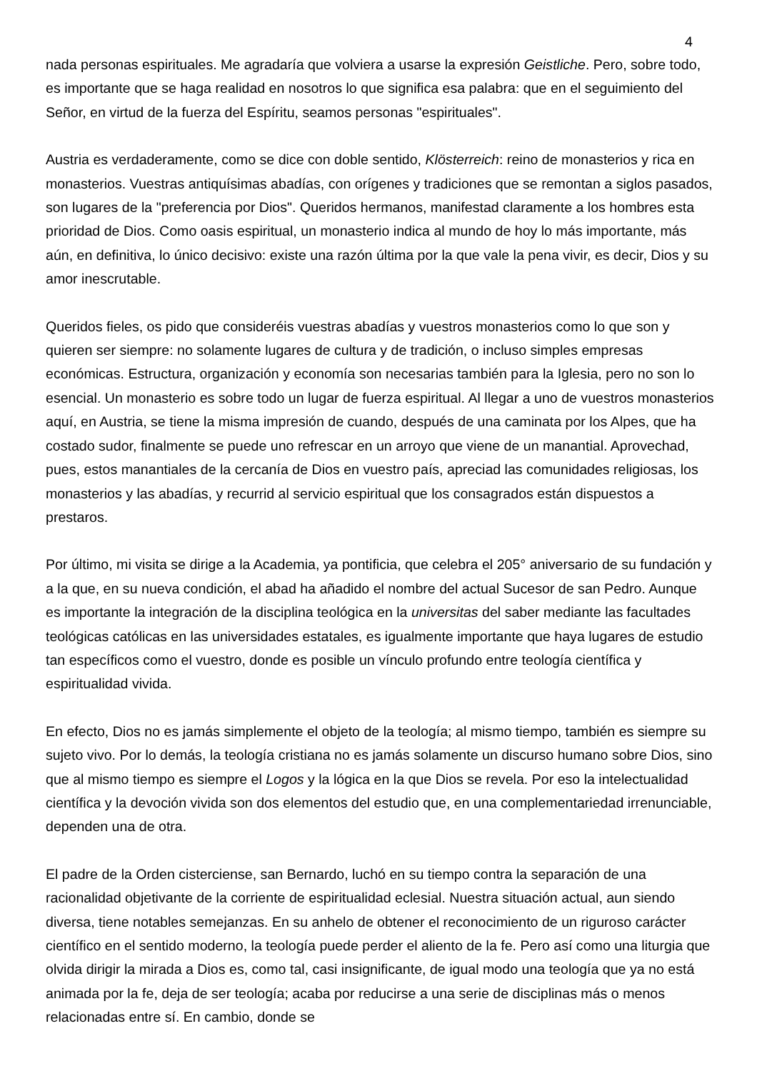4
nada personas espirituales. Me agradaría que volviera a usarse la expresión Geistliche. Pero, sobre todo, es importante que se haga realidad en nosotros lo que significa esa palabra: que en el seguimiento del Señor, en virtud de la fuerza del Espíritu, seamos personas "espirituales".
Austria es verdaderamente, como se dice con doble sentido, Klösterreich: reino de monasterios y rica en monasterios. Vuestras antiquísimas abadías, con orígenes y tradiciones que se remontan a siglos pasados, son lugares de la "preferencia por Dios". Queridos hermanos, manifestad claramente a los hombres esta prioridad de Dios. Como oasis espiritual, un monasterio indica al mundo de hoy lo más importante, más aún, en definitiva, lo único decisivo: existe una razón última por la que vale la pena vivir, es decir, Dios y su amor inescrutable.
Queridos fieles, os pido que consideréis vuestras abadías y vuestros monasterios como lo que son y quieren ser siempre: no solamente lugares de cultura y de tradición, o incluso simples empresas económicas. Estructura, organización y economía son necesarias también para la Iglesia, pero no son lo esencial. Un monasterio es sobre todo un lugar de fuerza espiritual. Al llegar a uno de vuestros monasterios aquí, en Austria, se tiene la misma impresión de cuando, después de una caminata por los Alpes, que ha costado sudor, finalmente se puede uno refrescar en un arroyo que viene de un manantial. Aprovechad, pues, estos manantiales de la cercanía de Dios en vuestro país, apreciad las comunidades religiosas, los monasterios y las abadías, y recurrid al servicio espiritual que los consagrados están dispuestos a prestaros.
Por último, mi visita se dirige a la Academia, ya pontificia, que celebra el 205° aniversario de su fundación y a la que, en su nueva condición, el abad ha añadido el nombre del actual Sucesor de san Pedro. Aunque es importante la integración de la disciplina teológica en la universitas del saber mediante las facultades teológicas católicas en las universidades estatales, es igualmente importante que haya lugares de estudio tan específicos como el vuestro, donde es posible un vínculo profundo entre teología científica y espiritualidad vivida.
En efecto, Dios no es jamás simplemente el objeto de la teología; al mismo tiempo, también es siempre su sujeto vivo. Por lo demás, la teología cristiana no es jamás solamente un discurso humano sobre Dios, sino que al mismo tiempo es siempre el Logos y la lógica en la que Dios se revela. Por eso la intelectualidad científica y la devoción vivida son dos elementos del estudio que, en una complementariedad irrenunciable, dependen una de otra.
El padre de la Orden cisterciense, san Bernardo, luchó en su tiempo contra la separación de una racionalidad objetivante de la corriente de espiritualidad eclesial. Nuestra situación actual, aun siendo diversa, tiene notables semejanzas. En su anhelo de obtener el reconocimiento de un riguroso carácter científico en el sentido moderno, la teología puede perder el aliento de la fe. Pero así como una liturgia que olvida dirigir la mirada a Dios es, como tal, casi insignificante, de igual modo una teología que ya no está animada por la fe, deja de ser teología; acaba por reducirse a una serie de disciplinas más o menos relacionadas entre sí. En cambio, donde se